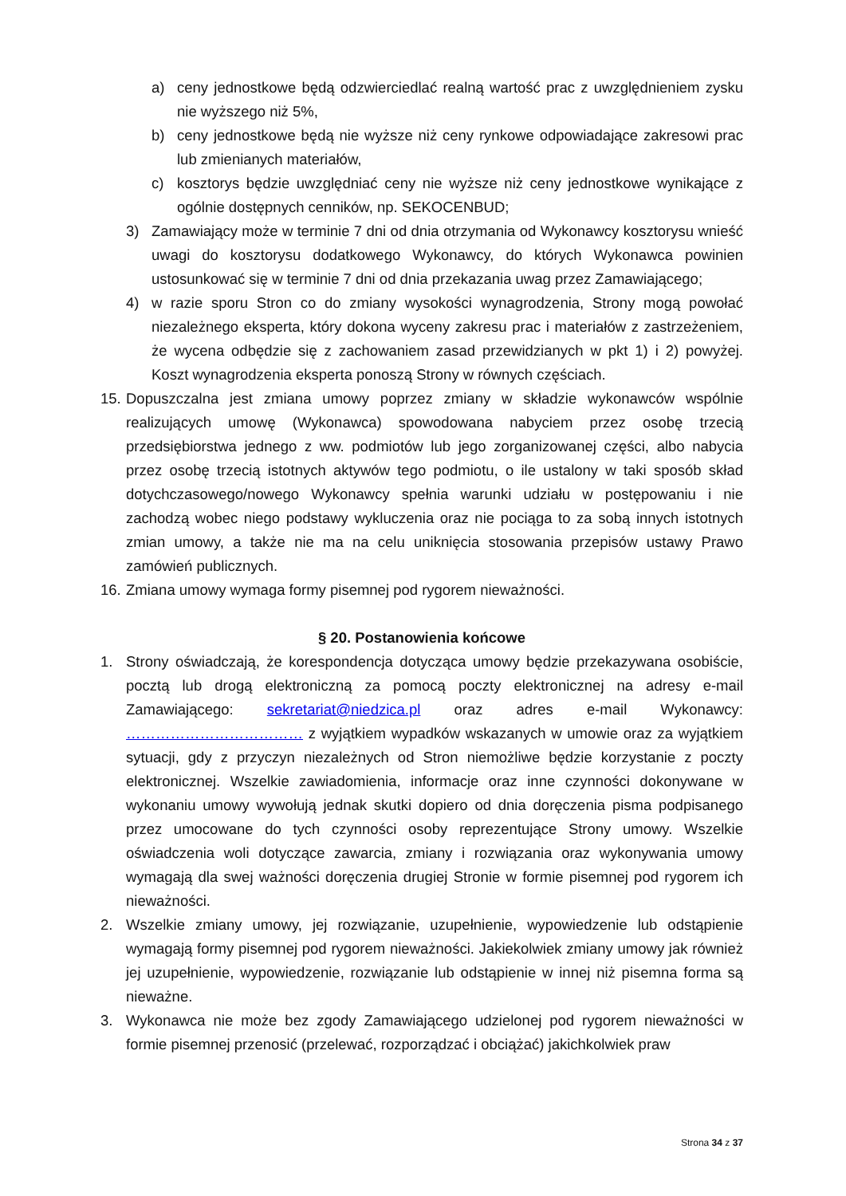a) ceny jednostkowe będą odzwierciedlać realną wartość prac z uwzględnieniem zysku nie wyższego niż 5%,
b) ceny jednostkowe będą nie wyższe niż ceny rynkowe odpowiadające zakresowi prac lub zmienianych materiałów,
c) kosztorys będzie uwzględniać ceny nie wyższe niż ceny jednostkowe wynikające z ogólnie dostępnych cenników, np. SEKOCENBUD;
3) Zamawiający może w terminie 7 dni od dnia otrzymania od Wykonawcy kosztorysu wnieść uwagi do kosztorysu dodatkowego Wykonawcy, do których Wykonawca powinien ustosunkować się w terminie 7 dni od dnia przekazania uwag przez Zamawiającego;
4) w razie sporu Stron co do zmiany wysokości wynagrodzenia, Strony mogą powołać niezależnego eksperta, który dokona wyceny zakresu prac i materiałów z zastrzeżeniem, że wycena odbędzie się z zachowaniem zasad przewidzianych w pkt 1) i 2) powyżej. Koszt wynagrodzenia eksperta ponoszą Strony w równych częściach.
15. Dopuszczalna jest zmiana umowy poprzez zmiany w składzie wykonawców wspólnie realizujących umowę (Wykonawca) spowodowana nabyciem przez osobę trzecią przedsiębiorstwa jednego z ww. podmiotów lub jego zorganizowanej części, albo nabycia przez osobę trzecią istotnych aktywów tego podmiotu, o ile ustalony w taki sposób skład dotychczasowego/nowego Wykonawcy spełnia warunki udziału w postępowaniu i nie zachodzą wobec niego podstawy wykluczenia oraz nie pociąga to za sobą innych istotnych zmian umowy, a także nie ma na celu uniknięcia stosowania przepisów ustawy Prawo zamówień publicznych.
16. Zmiana umowy wymaga formy pisemnej pod rygorem nieważności.
§ 20. Postanowienia końcowe
1. Strony oświadczają, że korespondencja dotycząca umowy będzie przekazywana osobiście, pocztą lub drogą elektroniczną za pomocą poczty elektronicznej na adresy e-mail Zamawiającego: sekretariat@niedzica.pl oraz adres e-mail Wykonawcy: ……………………………… z wyjątkiem wypadków wskazanych w umowie oraz za wyjątkiem sytuacji, gdy z przyczyn niezależnych od Stron niemożliwe będzie korzystanie z poczty elektronicznej. Wszelkie zawiadomienia, informacje oraz inne czynności dokonywane w wykonaniu umowy wywołują jednak skutki dopiero od dnia doręczenia pisma podpisanego przez umocowane do tych czynności osoby reprezentujące Strony umowy. Wszelkie oświadczenia woli dotyczące zawarcia, zmiany i rozwiązania oraz wykonywania umowy wymagają dla swej ważności doręczenia drugiej Stronie w formie pisemnej pod rygorem ich nieważności.
2. Wszelkie zmiany umowy, jej rozwiązanie, uzupełnienie, wypowiedzenie lub odstąpienie wymagają formy pisemnej pod rygorem nieważności. Jakiekolwiek zmiany umowy jak również jej uzupełnienie, wypowiedzenie, rozwiązanie lub odstąpienie w innej niż pisemna forma są nieważne.
3. Wykonawca nie może bez zgody Zamawiającego udzielonej pod rygorem nieważności w formie pisemnej przenosić (przelewać, rozporządzać i obciążać) jakichkolwiek praw
Strona 34 z 37